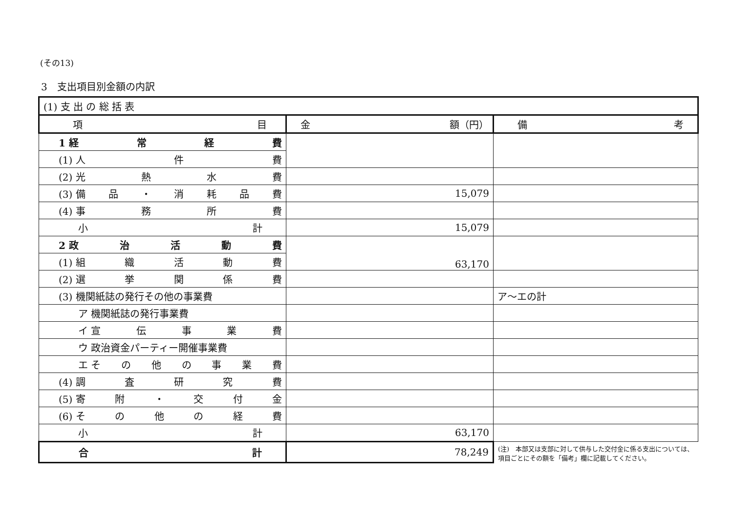(その13)
3　支出項目別金額の内訳
| (1) 支 出 の 総 括 表 | | |
| 項 目 | 金 額（円） | 備 考 |
| 1 経 常 経 費 | | |
| (1) 人 件 費 | | |
| (2) 光 熱 水 費 | | |
| (3) 備 品 ・ 消 耗 品 費 | 15,079 | |
| (4) 事 務 所 費 | | |
| 小 計 | 15,079 | |
| 2 政 治 活 動 費 | 63,170 | |
| (1) 組 織 活 動 費 | | |
| (2) 選 挙 関 係 費 | | |
| (3) 機関紙誌の発行その他の事業費 | | ア～エの計 |
| ア 機関紙誌の発行事業費 | | |
| イ 宣 伝 事 業 費 | | |
| ウ 政治資金パーティー開催事業費 | | |
| エ そ の 他 の 事 業 費 | | |
| (4) 調 査 研 究 費 | | |
| (5) 寄 附 ・ 交 付 金 | | |
| (6) そ の 他 の 経 費 | | |
| 小 計 | 63,170 | |
| 合 計 | 78,249 | (注) 本部又は支部に対して供与した交付金に係る支出については、項目ごとにその額を「備考」欄に記載してください。 |